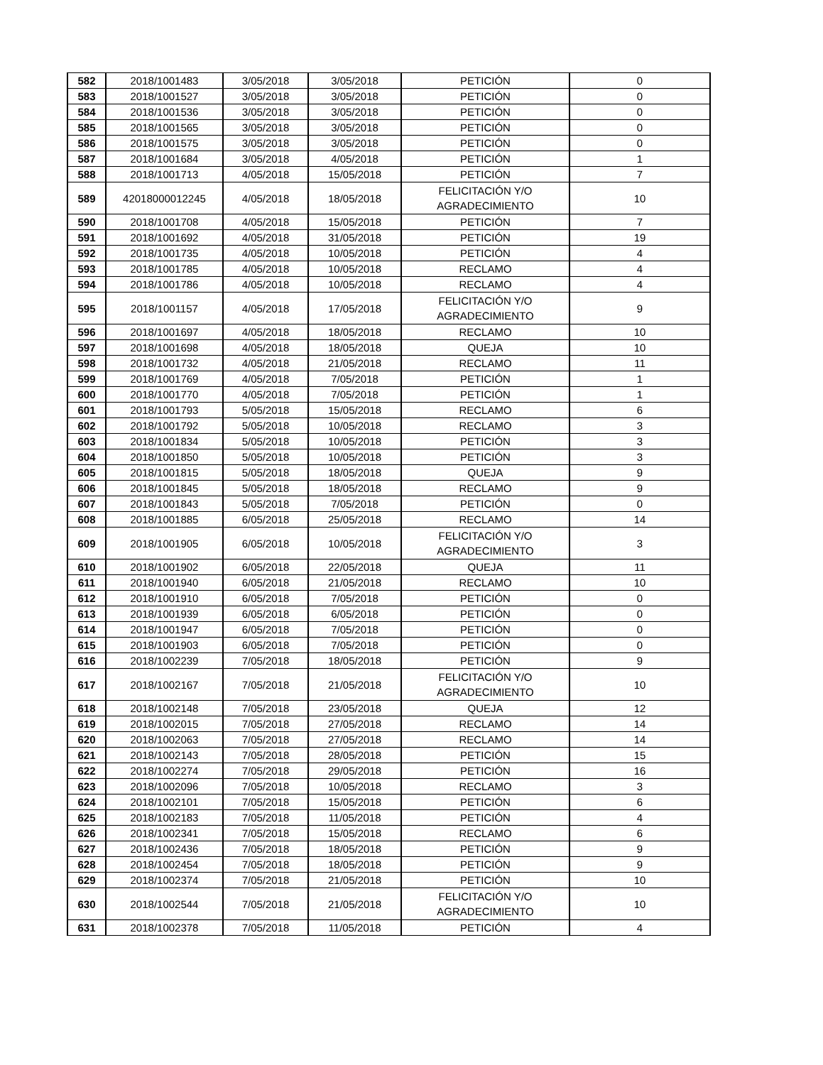| 582 | 2018/1001483 | 3/05/2018 | 3/05/2018 | PETICIÓN | 0 |
| 583 | 2018/1001527 | 3/05/2018 | 3/05/2018 | PETICIÓN | 0 |
| 584 | 2018/1001536 | 3/05/2018 | 3/05/2018 | PETICIÓN | 0 |
| 585 | 2018/1001565 | 3/05/2018 | 3/05/2018 | PETICIÓN | 0 |
| 586 | 2018/1001575 | 3/05/2018 | 3/05/2018 | PETICIÓN | 0 |
| 587 | 2018/1001684 | 3/05/2018 | 4/05/2018 | PETICIÓN | 1 |
| 588 | 2018/1001713 | 4/05/2018 | 15/05/2018 | PETICIÓN | 7 |
| 589 | 42018000012245 | 4/05/2018 | 18/05/2018 | FELICITACIÓN Y/O AGRADECIMIENTO | 10 |
| 590 | 2018/1001708 | 4/05/2018 | 15/05/2018 | PETICIÓN | 7 |
| 591 | 2018/1001692 | 4/05/2018 | 31/05/2018 | PETICIÓN | 19 |
| 592 | 2018/1001735 | 4/05/2018 | 10/05/2018 | PETICIÓN | 4 |
| 593 | 2018/1001785 | 4/05/2018 | 10/05/2018 | RECLAMO | 4 |
| 594 | 2018/1001786 | 4/05/2018 | 10/05/2018 | RECLAMO | 4 |
| 595 | 2018/1001157 | 4/05/2018 | 17/05/2018 | FELICITACIÓN Y/O AGRADECIMIENTO | 9 |
| 596 | 2018/1001697 | 4/05/2018 | 18/05/2018 | RECLAMO | 10 |
| 597 | 2018/1001698 | 4/05/2018 | 18/05/2018 | QUEJA | 10 |
| 598 | 2018/1001732 | 4/05/2018 | 21/05/2018 | RECLAMO | 11 |
| 599 | 2018/1001769 | 4/05/2018 | 7/05/2018 | PETICIÓN | 1 |
| 600 | 2018/1001770 | 4/05/2018 | 7/05/2018 | PETICIÓN | 1 |
| 601 | 2018/1001793 | 5/05/2018 | 15/05/2018 | RECLAMO | 6 |
| 602 | 2018/1001792 | 5/05/2018 | 10/05/2018 | RECLAMO | 3 |
| 603 | 2018/1001834 | 5/05/2018 | 10/05/2018 | PETICIÓN | 3 |
| 604 | 2018/1001850 | 5/05/2018 | 10/05/2018 | PETICIÓN | 3 |
| 605 | 2018/1001815 | 5/05/2018 | 18/05/2018 | QUEJA | 9 |
| 606 | 2018/1001845 | 5/05/2018 | 18/05/2018 | RECLAMO | 9 |
| 607 | 2018/1001843 | 5/05/2018 | 7/05/2018 | PETICIÓN | 0 |
| 608 | 2018/1001885 | 6/05/2018 | 25/05/2018 | RECLAMO | 14 |
| 609 | 2018/1001905 | 6/05/2018 | 10/05/2018 | FELICITACIÓN Y/O AGRADECIMIENTO | 3 |
| 610 | 2018/1001902 | 6/05/2018 | 22/05/2018 | QUEJA | 11 |
| 611 | 2018/1001940 | 6/05/2018 | 21/05/2018 | RECLAMO | 10 |
| 612 | 2018/1001910 | 6/05/2018 | 7/05/2018 | PETICIÓN | 0 |
| 613 | 2018/1001939 | 6/05/2018 | 6/05/2018 | PETICIÓN | 0 |
| 614 | 2018/1001947 | 6/05/2018 | 7/05/2018 | PETICIÓN | 0 |
| 615 | 2018/1001903 | 6/05/2018 | 7/05/2018 | PETICIÓN | 0 |
| 616 | 2018/1002239 | 7/05/2018 | 18/05/2018 | PETICIÓN | 9 |
| 617 | 2018/1002167 | 7/05/2018 | 21/05/2018 | FELICITACIÓN Y/O AGRADECIMIENTO | 10 |
| 618 | 2018/1002148 | 7/05/2018 | 23/05/2018 | QUEJA | 12 |
| 619 | 2018/1002015 | 7/05/2018 | 27/05/2018 | RECLAMO | 14 |
| 620 | 2018/1002063 | 7/05/2018 | 27/05/2018 | RECLAMO | 14 |
| 621 | 2018/1002143 | 7/05/2018 | 28/05/2018 | PETICIÓN | 15 |
| 622 | 2018/1002274 | 7/05/2018 | 29/05/2018 | PETICIÓN | 16 |
| 623 | 2018/1002096 | 7/05/2018 | 10/05/2018 | RECLAMO | 3 |
| 624 | 2018/1002101 | 7/05/2018 | 15/05/2018 | PETICIÓN | 6 |
| 625 | 2018/1002183 | 7/05/2018 | 11/05/2018 | PETICIÓN | 4 |
| 626 | 2018/1002341 | 7/05/2018 | 15/05/2018 | RECLAMO | 6 |
| 627 | 2018/1002436 | 7/05/2018 | 18/05/2018 | PETICIÓN | 9 |
| 628 | 2018/1002454 | 7/05/2018 | 18/05/2018 | PETICIÓN | 9 |
| 629 | 2018/1002374 | 7/05/2018 | 21/05/2018 | PETICIÓN | 10 |
| 630 | 2018/1002544 | 7/05/2018 | 21/05/2018 | FELICITACIÓN Y/O AGRADECIMIENTO | 10 |
| 631 | 2018/1002378 | 7/05/2018 | 11/05/2018 | PETICIÓN | 4 |